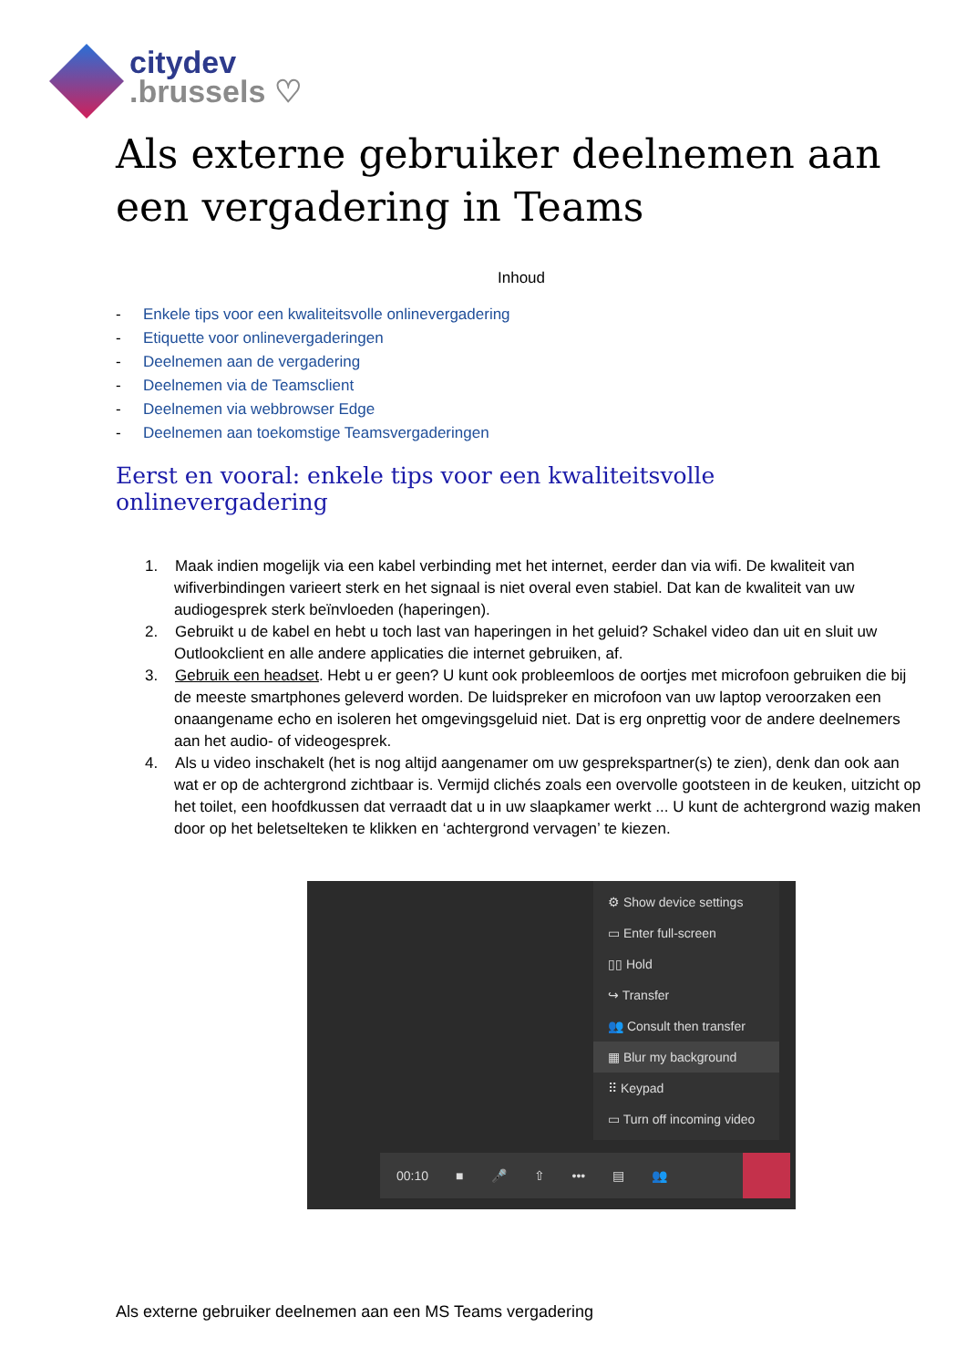citydev
.brussels ♡
Als externe gebruiker deelnemen aan een vergadering in Teams
Inhoud
- Enkele tips voor een kwaliteitsvolle onlinevergadering
- Etiquette voor onlinevergaderingen
- Deelnemen aan de vergadering
- Deelnemen via de Teamsclient
- Deelnemen via webbrowser Edge
- Deelnemen aan toekomstige Teamsvergaderingen
Eerst en vooral: enkele tips voor een kwaliteitsvolle onlinevergadering
1. Maak indien mogelijk via een kabel verbinding met het internet, eerder dan via wifi. De kwaliteit van wifiverbindingen varieert sterk en het signaal is niet overal even stabiel. Dat kan de kwaliteit van uw audiogesprek sterk beïnvloeden (haperingen).
2. Gebruikt u de kabel en hebt u toch last van haperingen in het geluid? Schakel video dan uit en sluit uw Outlookclient en alle andere applicaties die internet gebruiken, af.
3. Gebruik een headset. Hebt u er geen? U kunt ook probleemloos de oortjes met microfoon gebruiken die bij de meeste smartphones geleverd worden. De luidspreker en microfoon van uw laptop veroorzaken een onaangename echo en isoleren het omgevingsgeluid niet. Dat is erg onprettig voor de andere deelnemers aan het audio- of videogesprek.
4. Als u video inschakelt (het is nog altijd aangenamer om uw gesprekspartner(s) te zien), denk dan ook aan wat er op de achtergrond zichtbaar is. Vermijd clichés zoals een overvolle gootsteen in de keuken, uitzicht op het toilet, een hoofdkussen dat verraadt dat u in uw slaapkamer werkt ... U kunt de achtergrond wazig maken door op het beletselteken te klikken en ‘achtergrond vervagen’ te kiezen.
⚙ Show device settings
▭ Enter full-screen
▯▯ Hold
↪ Transfer
👥 Consult then transfer
▦ Blur my background
⠿ Keypad
▭ Turn off incoming video
00:10 ■ 🎤 ⇧ ••• ▤ 👥
Als externe gebruiker deelnemen aan een MS Teams vergadering